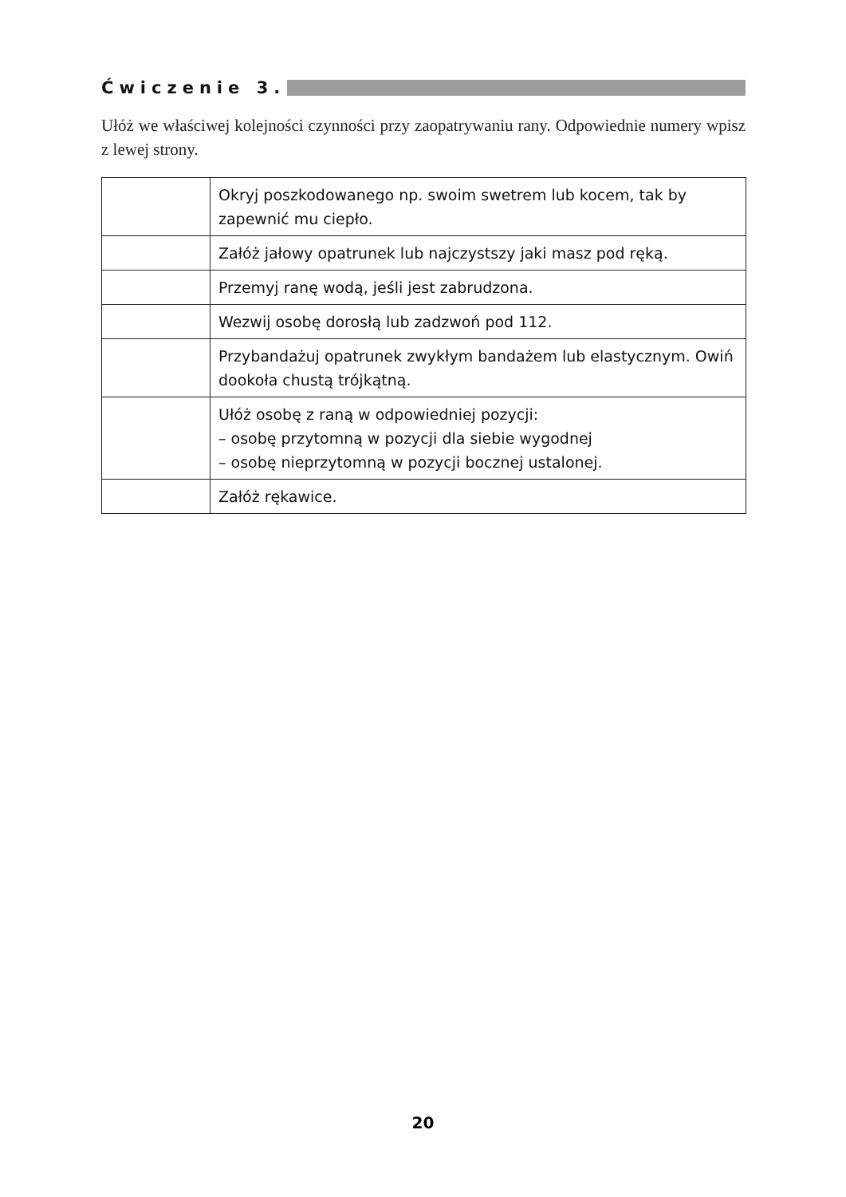Ćwiczenie 3.
Ułóż we właściwej kolejności czynności przy zaopatrywaniu rany. Odpowiednie numery wpisz z lewej strony.
| | Okryj poszkodowanego np. swoim swetrem lub kocem, tak by zapewnić mu ciepło. |
| | Załóż jałowy opatrunek lub najczystszy jaki masz pod ręką. |
| | Przemyj ranę wodą, jeśli jest zabrudzona. |
| | Wezwij osobę dorosłą lub zadzwoń pod 112. |
| | Przybandażuj opatrunek zwykłym bandażem lub elastycznym. Owiń dookoła chustą trójkątną. |
| | Ułóż osobę z raną w odpowiedniej pozycji: – osobę przytomną w pozycji dla siebie wygodnej – osobę nieprzytomną w pozycji bocznej ustalonej. |
| | Załóż rękawice. |
20